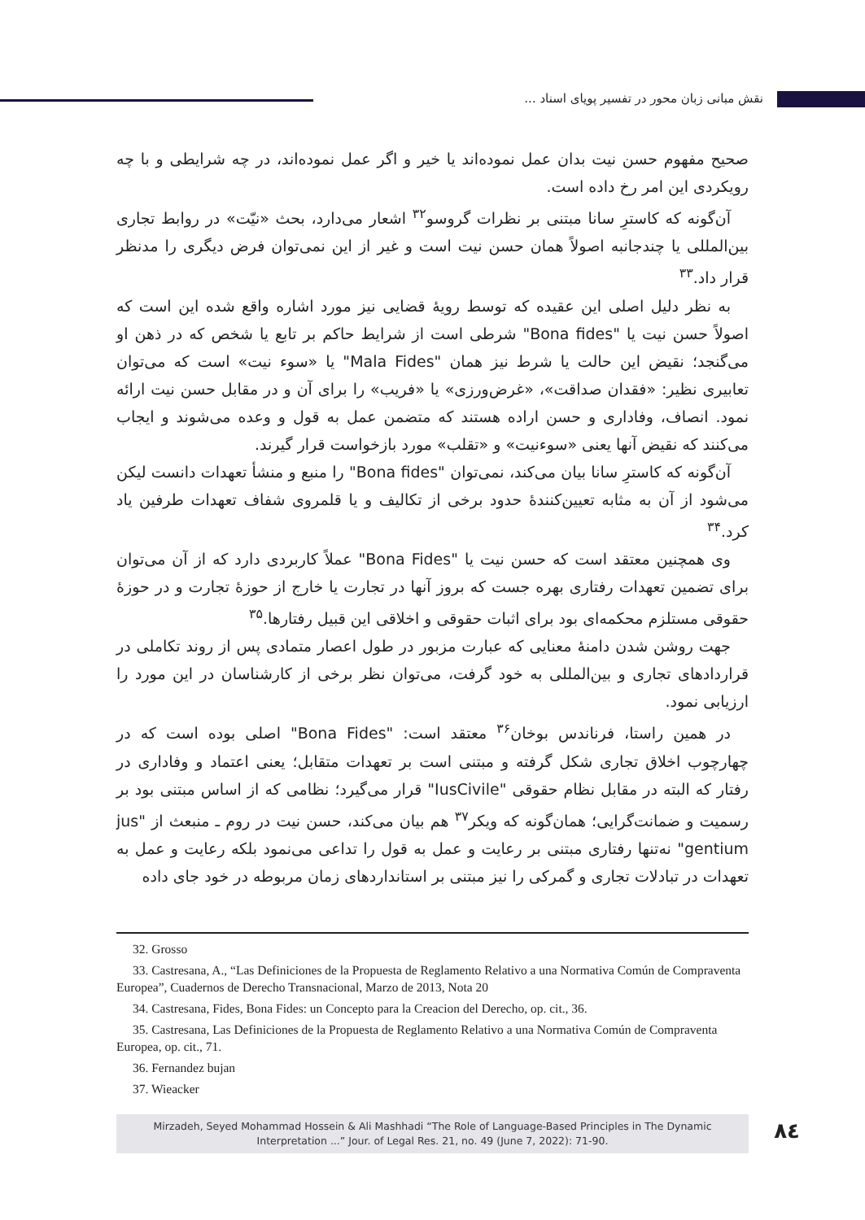نقش مبانی زبان محور در تفسیر پویای اسناد ...
صحیح مفهوم حسن نیت بدان عمل نموده‌اند یا خیر و اگر عمل نموده‌اند، در چه شرایطی و با چه رویکردی این امر رخ داده است.
آن‌گونه که کاسترِ سانا مبتنی بر نظرات گروسو<sup>۳۲</sup> اشعار می‌دارد، بحث «نیّت» در روابط تجاری بین‌المللی یا چندجانبه اصولاً همان حسن نیت است و غیر از این نمی‌توان فرض دیگری را مدنظر قرار داد.<sup>۳۳</sup>
به نظر دلیل اصلی این عقیده که توسط رویهٔ قضایی نیز مورد اشاره واقع شده این است که اصولاً حسن نیت یا "Bona fides" شرطی است از شرایط حاکم بر تابع یا شخص که در ذهن او می‌گنجد؛ نقیض این حالت یا شرط نیز همان "Mala Fides" یا «سوء نیت» است که می‌توان تعابیری نظیر: «فقدان صداقت»، «غرض‌ورزی» یا «فریب» را برای آن و در مقابل حسن نیت ارائه نمود. انصاف، وفاداری و حسن اراده هستند که متضمن عمل به قول و وعده می‌شوند و ایجاب می‌کنند که نقیض آنها یعنی «سوءنیت» و «تقلب» مورد بازخواست قرار گیرند.
آن‌گونه که کاسترِ سانا بیان می‌کند، نمی‌توان "Bona fides" را منبع و منشأ تعهدات دانست لیکن می‌شود از آن به مثابه تعیین‌کنندهٔ حدود برخی از تکالیف و یا قلمروی شفاف تعهدات طرفین یاد کرد.<sup>۳۴</sup>
وی همچنین معتقد است که حسن نیت یا "Bona Fides" عملاً کاربردی دارد که از آن می‌توان برای تضمین تعهدات رفتاری بهره جست که بروز آنها در تجارت یا خارج از حوزهٔ تجارت و در حوزهٔ حقوقی مستلزم محکمه‌ای بود برای اثبات حقوقی و اخلاقی این قبیل رفتارها.<sup>۳۵</sup>
جهت روشن شدن دامنهٔ معنایی که عبارت مزبور در طول اعصار متمادی پس از روند تکاملی در قراردادهای تجاری و بین‌المللی به خود گرفت، می‌توان نظر برخی از کارشناسان در این مورد را ارزیابی نمود.
در همین راستا، فرناندس بوخان<sup>۳۶</sup> معتقد است: "Bona Fides" اصلی بوده است که در چهارچوب اخلاق تجاری شکل گرفته و مبتنی است بر تعهدات متقابل؛ یعنی اعتماد و وفاداری در رفتار که البته در مقابل نظام حقوقی "IusCivile" قرار می‌گیرد؛ نظامی که از اساس مبتنی بود بر رسمیت و ضمانت‌گرایی؛ همان‌گونه که ویکر<sup>۳۷</sup> هم بیان می‌کند، حسن نیت در روم ـ منبعث از "jus gentium" نه‌تنها رفتاری مبتنی بر رعایت و عمل به قول را تداعی می‌نمود بلکه رعایت و عمل به تعهدات در تبادلات تجاری و گمرکی را نیز مبتنی بر استانداردهای زمان مربوطه در خود جای داده
32. Grosso
33. Castresana, A., “Las Definiciones de la Propuesta de Reglamento Relativo a una Normativa Común de Compraventa Europea”, Cuadernos de Derecho Transnacional, Marzo de 2013, Nota 20
34. Castresana, Fides, Bona Fides: un Concepto para la Creacion del Derecho, op. cit., 36.
35. Castresana, Las Definiciones de la Propuesta de Reglamento Relativo a una Normativa Común de Compraventa Europea, op. cit., 71.
36. Fernandez bujan
37. Wieacker
Mirzadeh, Seyed Mohammad Hossein & Ali Mashhadi “The Role of Language-Based Principles in The Dynamic
Interpretation ...” Jour. of Legal Res. 21, no. 49 (June 7, 2022): 71-90.
۸٤